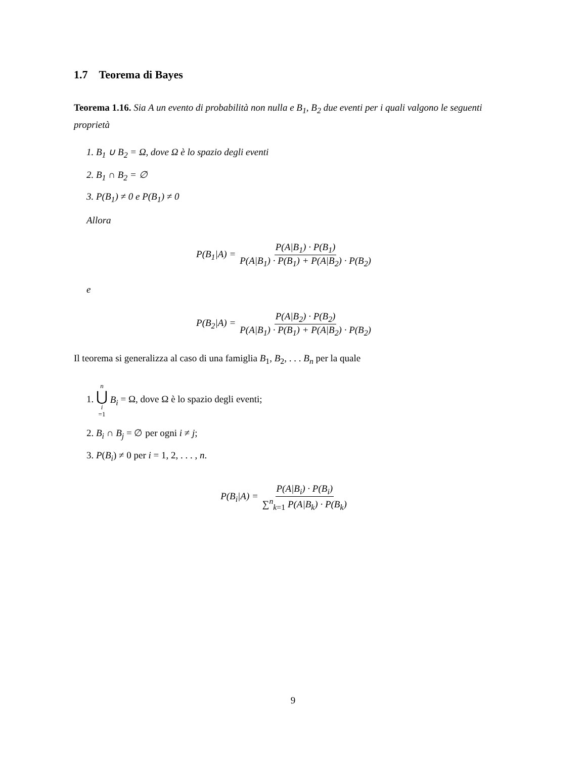1.7 Teorema di Bayes
Teorema 1.16. Sia A un evento di probabilità non nulla e B<sub>1</sub>, B<sub>2</sub> due eventi per i quali valgono le seguenti proprietà
1. B<sub>1</sub> ∪ B<sub>2</sub> = Ω, dove Ω è lo spazio degli eventi
2. B<sub>1</sub> ∩ B<sub>2</sub> = ∅
3. P(B<sub>1</sub>) ≠ 0 e P(B<sub>1</sub>) ≠ 0
Allora
P(B<sub>1</sub>|A) = P(A|B<sub>1</sub>) · P(B<sub>1</sub>) P(A|B<sub>1</sub>) · P(B<sub>1</sub>) + P(A|B<sub>2</sub>) · P(B<sub>2</sub>)
e
P(B<sub>2</sub>|A) = P(A|B<sub>2</sub>) · P(B<sub>2</sub>) P(A|B<sub>1</sub>) · P(B<sub>1</sub>) + P(A|B<sub>2</sub>) · P(B<sub>2</sub>)
Il teorema si generalizza al caso di una famiglia B<sub>1</sub>, B<sub>2</sub>, . . . B<sub>n</sub> per la quale
1. n ⋃ i =1 B<sub>i</sub> = Ω, dove Ω è lo spazio degli eventi;
2. B<sub>i</sub> ∩ B<sub>j</sub> = ∅ per ogni i ≠ j;
3. P(B<sub>i</sub>) ≠ 0 per i = 1, 2, . . . , n.
P(B<sub>i</sub>|A) = P(A|B<sub>i</sub>) · P(B<sub>i</sub>) ∑<sup>n</sup><sub>k=1</sub> P(A|B<sub>k</sub>) · P(B<sub>k</sub>)
9